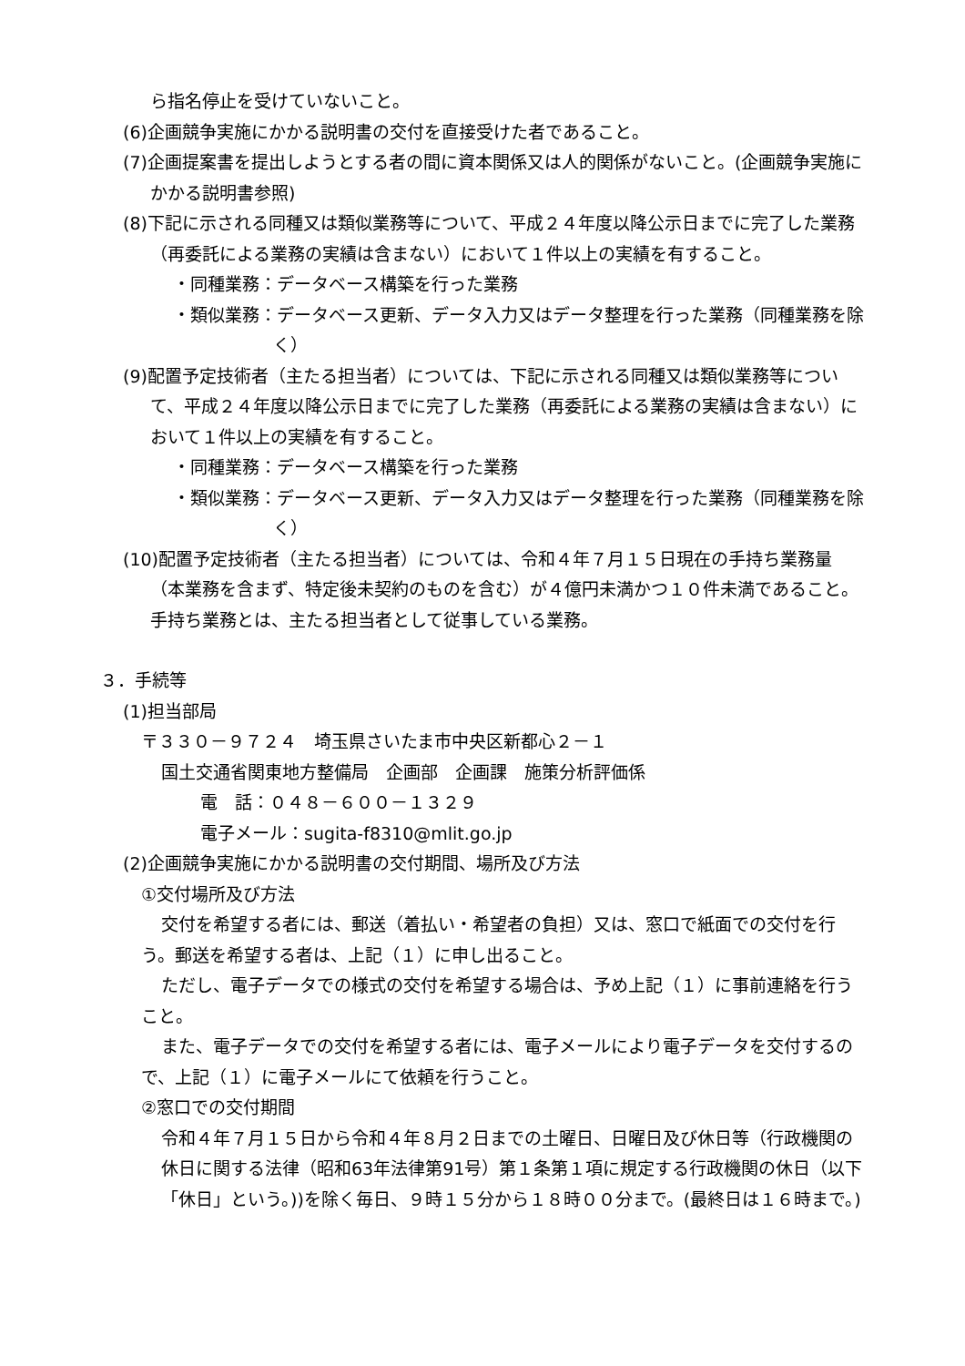ら指名停止を受けていないこと。
(6)企画競争実施にかかる説明書の交付を直接受けた者であること。
(7)企画提案書を提出しようとする者の間に資本関係又は人的関係がないこと。(企画競争実施にかかる説明書参照)
(8)下記に示される同種又は類似業務等について、平成２４年度以降公示日までに完了した業務（再委託による業務の実績は含まない）において１件以上の実績を有すること。
・同種業務：データベース構築を行った業務
・類似業務：データベース更新、データ入力又はデータ整理を行った業務（同種業務を除く）
(9)配置予定技術者（主たる担当者）については、下記に示される同種又は類似業務等について、平成２４年度以降公示日までに完了した業務（再委託による業務の実績は含まない）において１件以上の実績を有すること。
・同種業務：データベース構築を行った業務
・類似業務：データベース更新、データ入力又はデータ整理を行った業務（同種業務を除く）
(10)配置予定技術者（主たる担当者）については、令和４年７月１５日現在の手持ち業務量（本業務を含まず、特定後未契約のものを含む）が４億円未満かつ１０件未満であること。手持ち業務とは、主たる担当者として従事している業務。
３．手続等
(1)担当部局
〒３３０－９７２４　埼玉県さいたま市中央区新都心２－１
国土交通省関東地方整備局　企画部　企画課　施策分析評価係
電　話：０４８－６００－１３２９
電子メール：sugita-f8310@mlit.go.jp
(2)企画競争実施にかかる説明書の交付期間、場所及び方法
①交付場所及び方法
交付を希望する者には、郵送（着払い・希望者の負担）又は、窓口で紙面での交付を行う。郵送を希望する者は、上記（１）に申し出ること。
ただし、電子データでの様式の交付を希望する場合は、予め上記（１）に事前連絡を行うこと。
また、電子データでの交付を希望する者には、電子メールにより電子データを交付するので、上記（１）に電子メールにて依頼を行うこと。
②窓口での交付期間
令和４年７月１５日から令和４年８月２日までの土曜日、日曜日及び休日等（行政機関の休日に関する法律（昭和63年法律第91号）第１条第１項に規定する行政機関の休日（以下「休日」という。))を除く毎日、９時１５分から１８時００分まで。(最終日は１６時まで。)